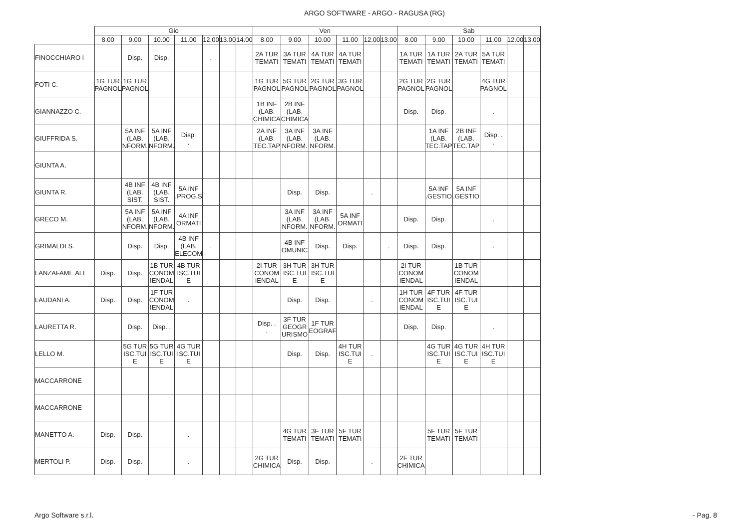ARGO SOFTWARE - ARGO - RAGUSA (RG)
| | Gio | | | | | | | Ven | | | | | | Sab | | | | | |
| --- | --- | --- | --- | --- | --- | --- | --- | --- | --- | --- | --- | --- | --- | --- | --- | --- | --- | --- | --- |
| | 8.00 | 9.00 | 10.00 | 11.00 | 12.00 | 13.00 | 14.00 | 8.00 | 9.00 | 10.00 | 11.00 | 12.00 | 13.00 | 8.00 | 9.00 | 10.00 | 11.00 | 12.00 | 13.00 |
| FINOCCHIARO I | | Disp. | Disp. | | . | | | 2A TUR TEMATI | 3A TUR TEMATI | 4A TUR TEMATI | 4A TUR TEMATI | | | 1A TUR TEMATI | 1A TUR TEMATI | 2A TUR TEMATI | 5A TUR TEMATI | | |
| FOTI C. | 1G TUR PAGNOL | 1G TUR PAGNOL | | | | | | 1G TUR PAGNOL | 5G TUR PAGNOL | 2G TUR PAGNOL | 3G TUR PAGNOL | | | 2G TUR PAGNOL | 2G TUR PAGNOL | | 4G TUR PAGNOL | | |
| GIANNAZZO C. | | | | | | | | 1B INF (LAB. CHIMICA | 2B INF (LAB. CHIMICA | | | | | Disp. | Disp. | | . | | |
| GIUFFRIDA S. | | 5A INF (LAB. NFORM. | 5A INF (LAB. NFORM. | Disp. . | | | | 2A INF (LAB. TEC.TAP | 3A INF (LAB. NFORM. | 3A INF (LAB. NFORM. | | | | | 1A INF (LAB. TEC.TAP | 2B INF (LAB. TEC.TAP | Disp. . . | | |
| GIUNTA A. | | | | | | | | | | | | | | | | | | | |
| GIUNTA R. | | 4B INF (LAB. SIST. | 4B INF (LAB. SIST. | 5A INF .PROG.S | | | | | Disp. | Disp. | | . | | | 5A INF .GESTIO | 5A INF .GESTIO | | | |
| GRECO M. | | 5A INF (LAB. NFORM. | 5A INF (LAB. NFORM. | 4A INF ORMATI | | | | | 3A INF (LAB. NFORM. | 3A INF (LAB. NFORM. | 5A INF ORMATI | | | Disp. | Disp. | | . | | |
| GRIMALDI S. | | Disp. | Disp. | 4B INF (LAB. ELECOM | . | | | | 4B INF OMUNIC | Disp. | Disp. | | . | Disp. | Disp. | | . | | |
| LANZAFAME ALI | Disp. | Disp. | 1B TUR CONOM IENDAL | 4B TUR ISC.TUI E | | | | 2I TUR CONOM IENDAL | 3H TUR ISC.TUI E | 3H TUR ISC.TUI E | | | | 2I TUR CONOM IENDAL | | 1B TUR CONOM IENDAL | | | |
| LAUDANI A. | Disp. | Disp. | 1F TUR CONOM IENDAL | . | | | | | Disp. | Disp. | | . | | 1H TUR CONOM IENDAL | 4F TUR ISC.TUI E | 4F TUR ISC.TUI E | | | |
| LAURETTA R. | | Disp. | Disp. . | | | | | Disp. . . | 3F TUR GEOGR URISMO | 1F TUR EOGRAF | | | | Disp. | Disp. | | . | | |
| LELLO M. | | 5G TUR ISC.TUI E | 5G TUR ISC.TUI E | 4G TUR ISC.TUI E | | | | | Disp. | Disp. | 4H TUR ISC.TUI E | . | | | 4G TUR ISC.TUI E | 4G TUR ISC.TUI E | 4H TUR ISC.TUI E | | |
| MACCARRONE | | | | | | | | | | | | | | | | | | | |
| MACCARRONE | | | | | | | | | | | | | | | | | | | |
| MANETTO A. | Disp. | Disp. | | . | | | | | 4G TUR TEMATI | 3F TUR TEMATI | 5F TUR TEMATI | | | | 5F TUR TEMATI | 5F TUR TEMATI | | | |
| MERTOLI P. | Disp. | Disp. | | . | | | | 2G TUR CHIMICA | Disp. | Disp. | | . | | 2F TUR CHIMICA | | | | | |
Argo Software s.r.l. - Pag. 8